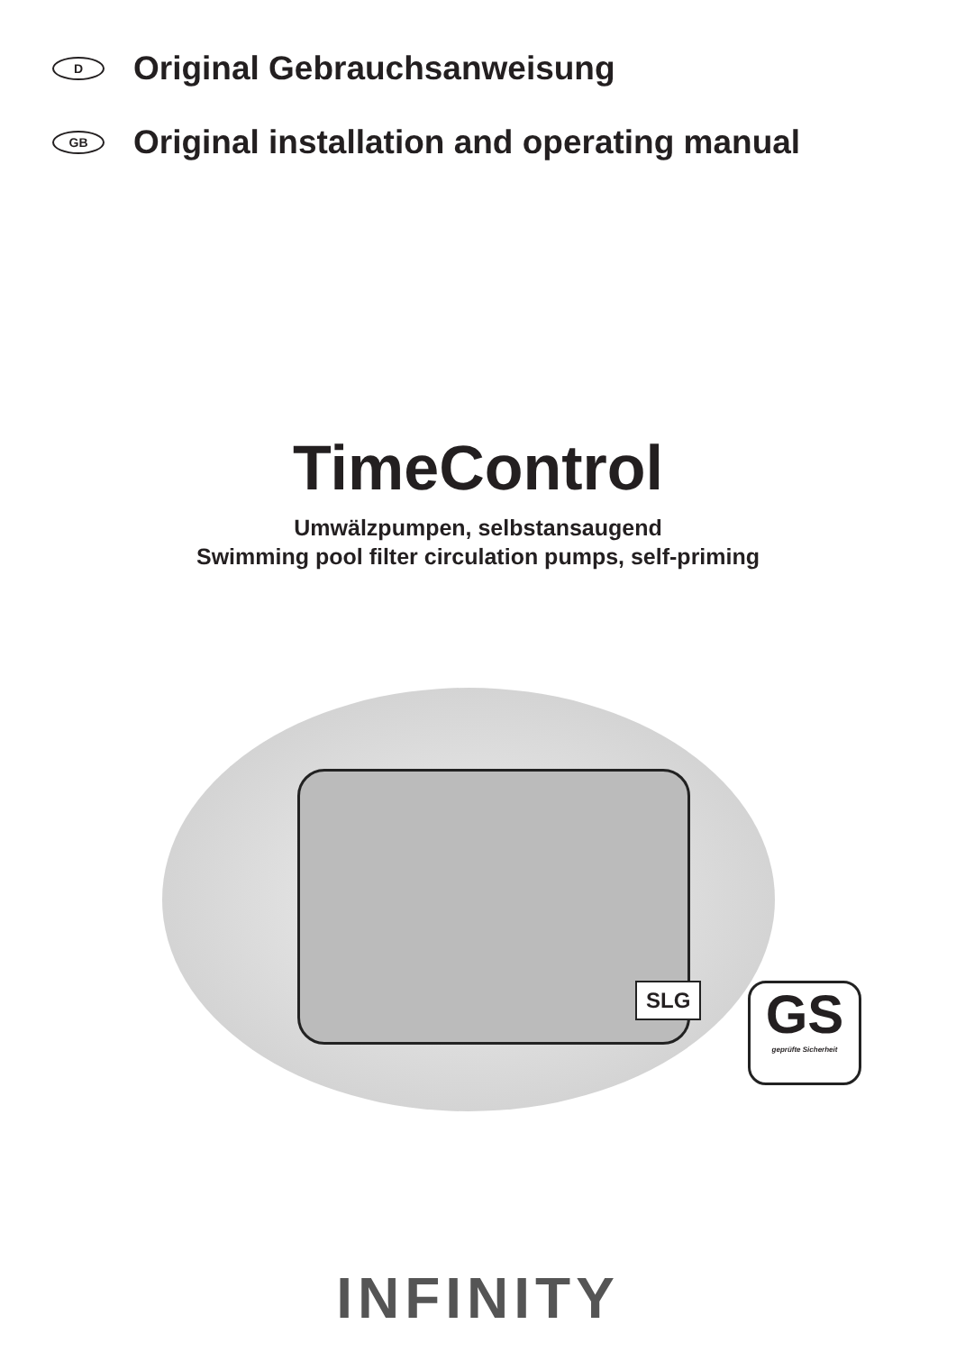D Original Gebrauchsanweisung
GB Original installation and operating manual
TimeControl
Umwälzpumpen, selbstansaugend
Swimming pool filter circulation pumps, self-priming
SLG
GS
geprüfte Sicherheit
INFINITY